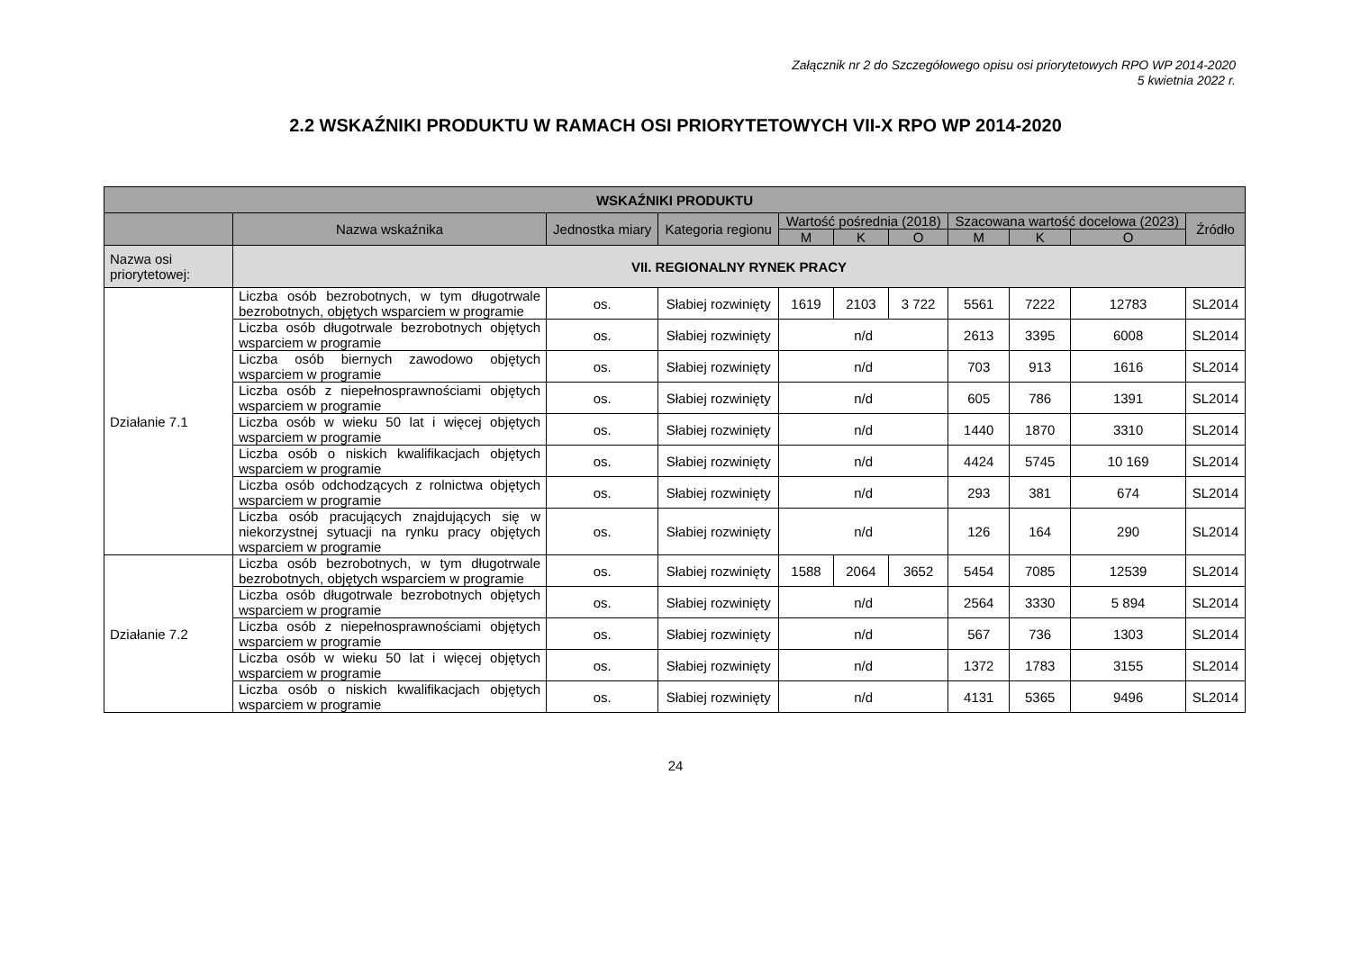Załącznik nr 2 do Szczegółowego opisu osi priorytetowych RPO WP 2014-2020
5 kwietnia 2022 r.
2.2 WSKAŹNIKI PRODUKTU W RAMACH OSI PRIORYTETOWYCH VII-X RPO WP 2014-2020
| WSKAŹNIKI PRODUKTU | | | | | | | | | | |
| --- | --- | --- | --- | --- | --- | --- | --- | --- | --- | --- |
| | Nazwa wskaźnika | Jednostka miary | Kategoria regionu | Wartość pośrednia (2018) | | | Szacowana wartość docelowa (2023) | | | Źródło |
| | | | | M | K | O | M | K | O | |
| Nazwa osi priorytetowej: | VII. REGIONALNY RYNEK PRACY | | | | | | | | | |
| Działanie 7.1 | Liczba osób bezrobotnych, w tym długotrwale bezrobotnych, objętych wsparciem w programie | os. | Słabiej rozwinięty | 1619 | 2103 | 3 722 | 5561 | 7222 | 12783 | SL2014 |
| | Liczba osób długotrwale bezrobotnych objętych wsparciem w programie | os. | Słabiej rozwinięty | n/d | | | 2613 | 3395 | 6008 | SL2014 |
| | Liczba osób biernych zawodowo objętych wsparciem w programie | os. | Słabiej rozwinięty | n/d | | | 703 | 913 | 1616 | SL2014 |
| | Liczba osób z niepełnosprawnościami objętych wsparciem w programie | os. | Słabiej rozwinięty | n/d | | | 605 | 786 | 1391 | SL2014 |
| | Liczba osób w wieku 50 lat i więcej objętych wsparciem w programie | os. | Słabiej rozwinięty | n/d | | | 1440 | 1870 | 3310 | SL2014 |
| | Liczba osób o niskich kwalifikacjach objętych wsparciem w programie | os. | Słabiej rozwinięty | n/d | | | 4424 | 5745 | 10 169 | SL2014 |
| | Liczba osób odchodzących z rolnictwa objętych wsparciem w programie | os. | Słabiej rozwinięty | n/d | | | 293 | 381 | 674 | SL2014 |
| | Liczba osób pracujących znajdujących się w niekorzystnej sytuacji na rynku pracy objętych wsparciem w programie | os. | Słabiej rozwinięty | n/d | | | 126 | 164 | 290 | SL2014 |
| Działanie 7.2 | Liczba osób bezrobotnych, w tym długotrwale bezrobotnych, objętych wsparciem w programie | os. | Słabiej rozwinięty | 1588 | 2064 | 3652 | 5454 | 7085 | 12539 | SL2014 |
| | Liczba osób długotrwale bezrobotnych objętych wsparciem w programie | os. | Słabiej rozwinięty | n/d | | | 2564 | 3330 | 5 894 | SL2014 |
| | Liczba osób z niepełnosprawnościami objętych wsparciem w programie | os. | Słabiej rozwinięty | n/d | | | 567 | 736 | 1303 | SL2014 |
| | Liczba osób w wieku 50 lat i więcej objętych wsparciem w programie | os. | Słabiej rozwinięty | n/d | | | 1372 | 1783 | 3155 | SL2014 |
| | Liczba osób o niskich kwalifikacjach objętych wsparciem w programie | os. | Słabiej rozwinięty | n/d | | | 4131 | 5365 | 9496 | SL2014 |
24